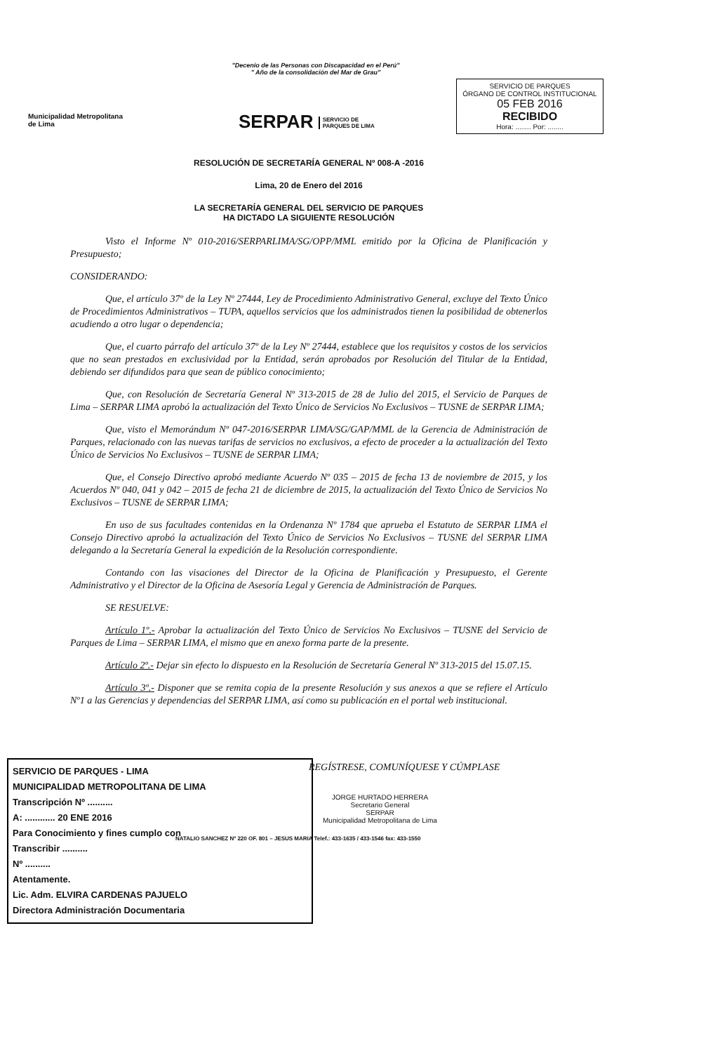"Decenio de las Personas con Discapacidad en el Perú"
" Año de la consolidación del Mar de Grau"
Municipalidad Metropolitana
de Lima
SERPAR SERVICIO DE
PARQUES DE LIMA
SERVICIO DE PARQUES
ÓRGANO DE CONTROL INSTITUCIONAL
05 FEB 2016
RECIBIDO
Hora: ........ Por: ........
RESOLUCIÓN DE SECRETARÍA GENERAL Nº 008-A -2016
Lima, 20 de Enero del 2016
LA SECRETARÍA GENERAL DEL SERVICIO DE PARQUES
HA DICTADO LA SIGUIENTE RESOLUCIÓN
Visto el Informe Nº 010-2016/SERPARLIMA/SG/OPP/MML emitido por la Oficina de Planificación y Presupuesto;
CONSIDERANDO:
Que, el artículo 37º de la Ley Nº 27444, Ley de Procedimiento Administrativo General, excluye del Texto Único de Procedimientos Administrativos – TUPA, aquellos servicios que los administrados tienen la posibilidad de obtenerlos acudiendo a otro lugar o dependencia;
Que, el cuarto párrafo del artículo 37º de la Ley Nº 27444, establece que los requisitos y costos de los servicios que no sean prestados en exclusividad por la Entidad, serán aprobados por Resolución del Titular de la Entidad, debiendo ser difundidos para que sean de público conocimiento;
Que, con Resolución de Secretaría General Nº 313-2015 de 28 de Julio del 2015, el Servicio de Parques de Lima – SERPAR LIMA aprobó la actualización del Texto Único de Servicios No Exclusivos – TUSNE de SERPAR LIMA;
Que, visto el Memorándum Nº 047-2016/SERPAR LIMA/SG/GAP/MML de la Gerencia de Administración de Parques, relacionado con las nuevas tarifas de servicios no exclusivos, a efecto de proceder a la actualización del Texto Único de Servicios No Exclusivos – TUSNE de SERPAR LIMA;
Que, el Consejo Directivo aprobó mediante Acuerdo Nº 035 – 2015 de fecha 13 de noviembre de 2015, y los Acuerdos Nº 040, 041 y 042 – 2015 de fecha 21 de diciembre de 2015, la actualización del Texto Único de Servicios No Exclusivos – TUSNE de SERPAR LIMA;
En uso de sus facultades contenidas en la Ordenanza Nº 1784 que aprueba el Estatuto de SERPAR LIMA el Consejo Directivo aprobó la actualización del Texto Único de Servicios No Exclusivos – TUSNE del SERPAR LIMA delegando a la Secretaría General la expedición de la Resolución correspondiente.
Contando con las visaciones del Director de la Oficina de Planificación y Presupuesto, el Gerente Administrativo y el Director de la Oficina de Asesoría Legal y Gerencia de Administración de Parques.
SE RESUELVE:
Artículo 1º.- Aprobar la actualización del Texto Único de Servicios No Exclusivos – TUSNE del Servicio de Parques de Lima – SERPAR LIMA, el mismo que en anexo forma parte de la presente.
Artículo 2º.- Dejar sin efecto lo dispuesto en la Resolución de Secretaría General Nº 313-2015 del 15.07.15.
Artículo 3º.- Disponer que se remita copia de la presente Resolución y sus anexos a que se refiere el Artículo Nº1 a las Gerencias y dependencias del SERPAR LIMA, así como su publicación en el portal web institucional.
REGÍSTRESE, COMUNÍQUESE Y CÚMPLASE
SERVICIO DE PARQUES - LIMA
MUNICIPALIDAD METROPOLITANA DE LIMA
Transcripción Nº ..........
A: ............ 20 ENE 2016
Para Conocimiento y fines cumplo con
Transcribir ..........
Nº ..........
Atentamente.
Lic. Adm. ELVIRA CARDENAS PAJUELO
Directora Administración Documentaria
JORGE HURTADO HERRERA
Secretario General
SERPAR
Municipalidad Metropolitana de Lima
NATALIO SANCHEZ Nº 220 OF. 801 – JESUS MARIA Telef.: 433-1635 / 433-1546 fax: 433-1550